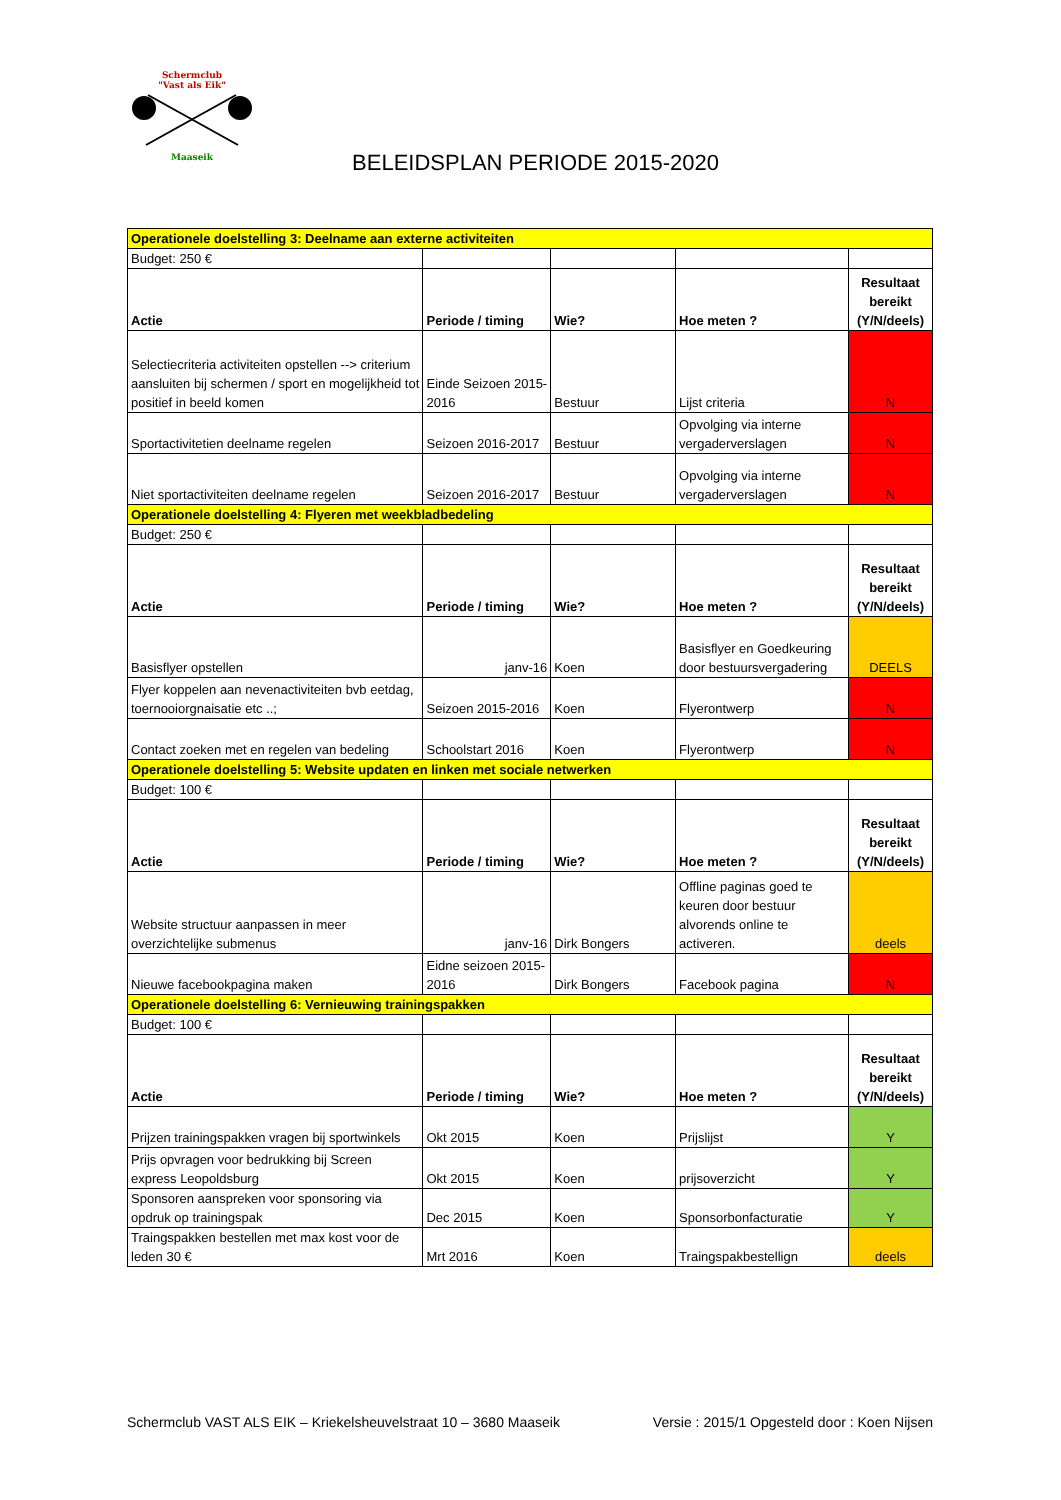Schermclub
"Vast als Eik"
Maaseik
BELEIDSPLAN PERIODE 2015-2020
| Operationele doelstelling 3: Deelname aan externe activiteiten | | | | |
| Budget: 250 € | | | | |
| Actie | Periode / timing | Wie? | Hoe meten ? | Resultaat bereikt (Y/N/deels) |
| Selectiecriteria activiteiten opstellen --> criterium aansluiten bij schermen / sport en mogelijkheid tot positief in beeld komen | Einde Seizoen 2015-2016 | Bestuur | Lijst criteria | N |
| Sportactivitetien deelname regelen | Seizoen 2016-2017 | Bestuur | Opvolging via interne vergaderverslagen | N |
| Niet sportactiviteiten deelname regelen | Seizoen 2016-2017 | Bestuur | Opvolging via interne vergaderverslagen | N |
| Operationele doelstelling 4: Flyeren met weekbladbedeling | | | | |
| Budget: 250 € | | | | |
| Actie | Periode / timing | Wie? | Hoe meten ? | Resultaat bereikt (Y/N/deels) |
| Basisflyer opstellen | janv-16 | Koen | Basisflyer en Goedkeuring door bestuursvergadering | DEELS |
| Flyer koppelen aan nevenactiviteiten bvb eetdag, toernooiorgnaisatie etc ..; | Seizoen 2015-2016 | Koen | Flyerontwerp | N |
| Contact zoeken met en regelen van bedeling | Schoolstart 2016 | Koen | Flyerontwerp | N |
| Operationele doelstelling 5: Website updaten en linken met sociale netwerken | | | | |
| Budget: 100 € | | | | |
| Actie | Periode / timing | Wie? | Hoe meten ? | Resultaat bereikt (Y/N/deels) |
| Website structuur aanpassen in meer overzichtelijke submenus | janv-16 | Dirk Bongers | Offline paginas goed te keuren door bestuur alvorends online te activeren. | deels |
| Nieuwe facebookpagina maken | Eidne seizoen 2015-2016 | Dirk Bongers | Facebook pagina | N |
| Operationele doelstelling 6: Vernieuwing trainingspakken | | | | |
| Budget: 100 € | | | | |
| Actie | Periode / timing | Wie? | Hoe meten ? | Resultaat bereikt (Y/N/deels) |
| Prijzen trainingspakken vragen bij sportwinkels | Okt 2015 | Koen | Prijslijst | Y |
| Prijs opvragen voor bedrukking bij Screen express Leopoldsburg | Okt 2015 | Koen | prijsoverzicht | Y |
| Sponsoren aanspreken voor sponsoring via opdruk op trainingspak | Dec 2015 | Koen | Sponsorbonfacturatie | Y |
| Traingspakken bestellen met max kost voor de leden 30 € | Mrt 2016 | Koen | Traingspakbestellign | deels |
Schermclub VAST ALS EIK – Kriekelsheuvelstraat 10 – 3680 Maaseik Versie : 2015/1 Opgesteld door : Koen Nijsen